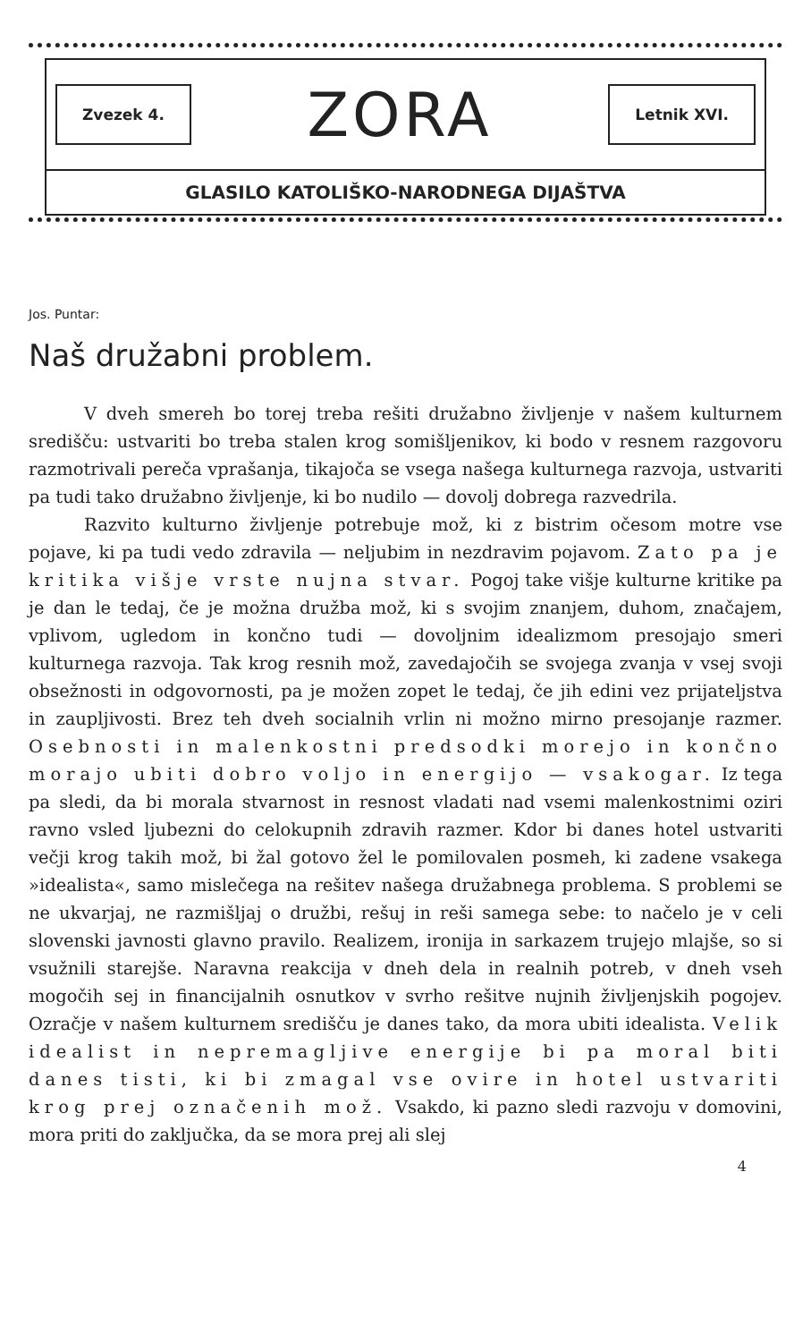Zvezek 4. ZORA Letnik XVI.
GLASILO KATOLIŠKO-NARODNEGA DIJAŠTVA
Jos. Puntar:
Naš družabni problem.
V dveh smereh bo torej treba rešiti družabno življenje v našem kulturnem središču: ustvariti bo treba stalen krog somišljenikov, ki bodo v resnem razgovoru razmotrivali pereča vprašanja, tikajoča se vsega našega kulturnega razvoja, ustvariti pa tudi tako družabno življenje, ki bo nudilo — dovolj dobrega razvedrila.
Razvito kulturno življenje potrebuje mož, ki z bistrim očesom motre vse pojave, ki pa tudi vedo zdravila — neljubim in nezdravim pojavom. Zato pa je kritika višje vrste nujna stvar. Pogoj take višje kulturne kritike pa je dan le tedaj, če je možna družba mož, ki s svojim znanjem, duhom, značajem, vplivom, ugledom in končno tudi — dovoljnim idealizmom presojajo smeri kulturnega razvoja. Tak krog resnih mož, zavedajočih se svojega zvanja v vsej svoji obsežnosti in odgovornosti, pa je možen zopet le tedaj, če jih edini vez prijateljstva in zaupljivosti. Brez teh dveh socialnih vrlin ni možno mirno presojanje razmer. Osebnosti in malenkostni predsodki morejo in končno morajo ubiti dobro voljo in energijo — vsakogar. Iz tega pa sledi, da bi morala stvarnost in resnost vladati nad vsemi malenkostnimi oziri ravno vsled ljubezni do celokupnih zdravih razmer. Kdor bi danes hotel ustvariti večji krog takih mož, bi žal gotovo žel le pomilovalen posmeh, ki zadene vsakega »idealista«, samo mislečega na rešitev našega družabnega problema. S problemi se ne ukvarjaj, ne razmišljaj o družbi, rešuj in reši samega sebe: to načelo je v celi slovenski javnosti glavno pravilo. Realizem, ironija in sarkazem trujejo mlajše, so si vsužnili starejše. Naravna reakcija v dneh dela in realnih potreb, v dneh vseh mogočih sej in financijalnih osnutkov v svrho rešitve nujnih življenjskih pogojev. Ozračje v našem kulturnem središču je danes tako, da mora ubiti idealista. Velik idealist in nepremagljive energije bi pa moral biti danes tisti, ki bi zmagal vse ovire in hotel ustvariti krog prej označenih mož. Vsakdo, ki pazno sledi razvoju v domovini, mora priti do zaključka, da se mora prej ali slej
4